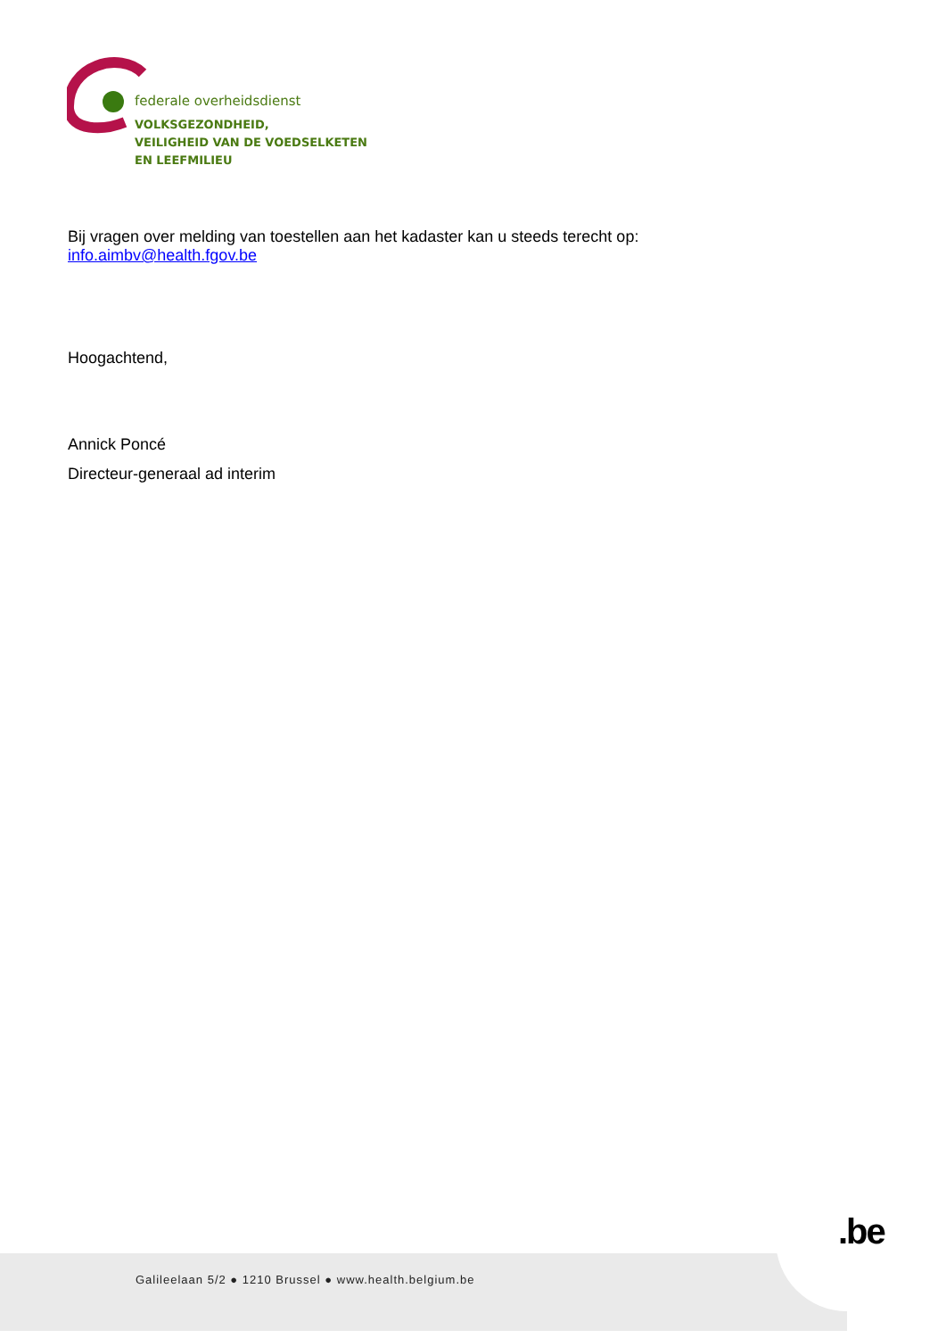federale overheidsdienst
VOLKSGEZONDHEID,
VEILIGHEID VAN DE VOEDSELKETEN
EN LEEFMILIEU
Bij vragen over melding van toestellen aan het kadaster kan u steeds terecht op:
info.aimbv@health.fgov.be
Hoogachtend,
Annick Poncé
Directeur-generaal ad interim
Galileelaan 5/2 ● 1210 Brussel ● www.health.belgium.be
.be